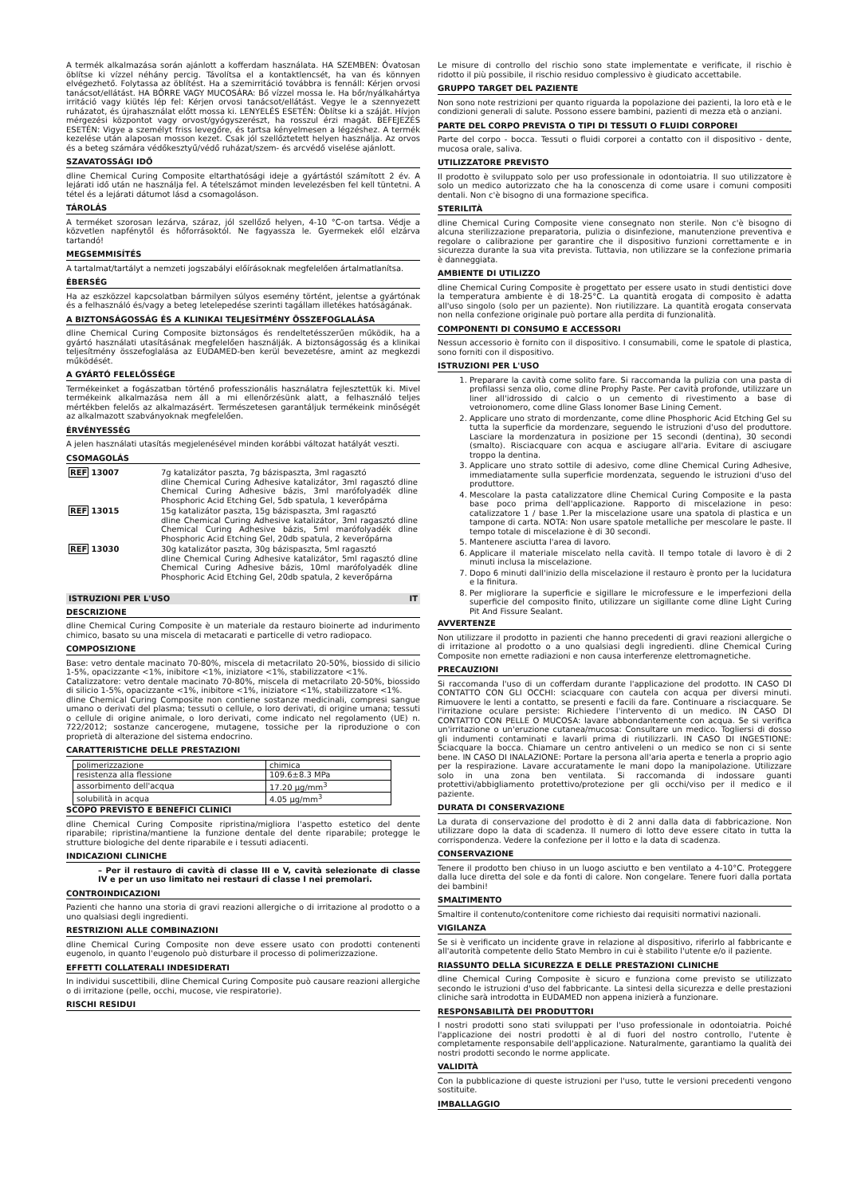A termék alkalmazása során ajánlott a kofferdam használata. HA SZEMBEN: Óvatosan öblítse ki vízzel néhány percig. Távolítsa el a kontaktlencsét, ha van és könnyen elvégezhető. Folytassa az öblítést. Ha a szemirritáció továbbra is fennáll: Kérjen orvosi tanácsot/ellátást. HA BŐRRE VAGY MUCOSÁRA: Bő vízzel mossa le. Ha bőr/nyálkahártya irritáció vagy kiütés lép fel: Kérjen orvosi tanácsot/ellátást. Vegye le a szennyezett ruházatot, és újrahasználat előtt mossa ki. LENYELÉS ESETÉN: Öblítse ki a száját. Hívjon mérgezési központot vagy orvost/gyógyszerészt, ha rosszul érzi magát. BEFEJEZÉS ESETÉN: Vigye a személyt friss levegőre, és tartsa kényelmesen a légzéshez. A termék kezelése után alaposan mosson kezet. Csak jól szellőztetett helyen használja. Az orvos és a beteg számára védőkesztyű/védő ruházat/szem- és arcvédő viselése ajánlott.
SZAVATOSSÁGI IDŐ
dline Chemical Curing Composite eltarthatósági ideje a gyártástól számított 2 év. A lejárati idő után ne használja fel. A tételszámot minden levelezésben fel kell tüntetni. A tétel és a lejárati dátumot lásd a csomagoláson.
TÁROLÁS
A terméket szorosan lezárva, száraz, jól szellőző helyen, 4-10 °C-on tartsa. Védje a közvetlen napfénytől és hőforrásoktól. Ne fagyassza le. Gyermekek elől elzárva tartandó!
MEGSEMMISÍTÉS
A tartalmat/tartályt a nemzeti jogszabályi előírásoknak megfelelően ártalmatlanítsa.
ÉBERSÉG
Ha az eszközzel kapcsolatban bármilyen súlyos esemény történt, jelentse a gyártónak és a felhasználó és/vagy a beteg letelepedése szerinti tagállam illetékes hatóságának.
A BIZTONSÁGOSSÁG ÉS A KLINIKAI TELJESÍTMÉNY ÖSSZEFOGLALÁSA
dline Chemical Curing Composite biztonságos és rendeltetésszerűen működik, ha a gyártó használati utasításának megfelelően használják. A biztonságosság és a klinikai teljesítmény összefoglalása az EUDAMED-ben kerül bevezetésre, amint az megkezdi működését.
A GYÁRTÓ FELELŐSSÉGE
Termékeinket a fogászatban történő professzionális használatra fejlesztettük ki. Mivel termékeink alkalmazása nem áll a mi ellenőrzésünk alatt, a felhasználó teljes mértékben felelős az alkalmazásért. Természetesen garantáljuk termékeink minőségét az alkalmazott szabványoknak megfelelően.
ÉRVÉNYESSÉG
A jelen használati utasítás megjelenésével minden korábbi változat hatályát veszti.
CSOMAGOLÁS
| REF 13007 | 7g katalizátor paszta, 7g bázispaszta, 3ml ragasztó dline Chemical Curing Adhesive katalizátor, 3ml ragasztó dline Chemical Curing Adhesive bázis, 3ml marófolyadék dline Phosphoric Acid Etching Gel, 5db spatula, 1 keverőpárna |
| REF 13015 | 15g katalizátor paszta, 15g bázispaszta, 3ml ragasztó dline Chemical Curing Adhesive katalizátor, 3ml ragasztó dline Chemical Curing Adhesive bázis, 5ml marófolyadék dline Phosphoric Acid Etching Gel, 20db spatula, 2 keverőpárna |
| REF 13030 | 30g katalizátor paszta, 30g bázispaszta, 5ml ragasztó dline Chemical Curing Adhesive katalizátor, 5ml ragasztó dline Chemical Curing Adhesive bázis, 10ml marófolyadék dline Phosphoric Acid Etching Gel, 20db spatula, 2 keverőpárna |
ISTRUZIONI PER L'USO IT
DESCRIZIONE
dline Chemical Curing Composite è un materiale da restauro bioinerte ad indurimento chimico, basato su una miscela di metacarati e particelle di vetro radiopaco.
COMPOSIZIONE
Base: vetro dentale macinato 70-80%, miscela di metacrilato 20-50%, biossido di silicio 1-5%, opacizzante <1%, inibitore <1%, iniziatore <1%, stabilizzatore <1%.
Catalizzatore: vetro dentale macinato 70-80%, miscela di metacrilato 20-50%, biossido di silicio 1-5%, opacizzante <1%, inibitore <1%, iniziatore <1%, stabilizzatore <1%.
dline Chemical Curing Composite non contiene sostanze medicinali, compresi sangue umano o derivati del plasma; tessuti o cellule, o loro derivati, di origine umana; tessuti o cellule di origine animale, o loro derivati, come indicato nel regolamento (UE) n. 722/2012; sostanze cancerogene, mutagene, tossiche per la riproduzione o con proprietà di alterazione del sistema endocrino.
CARATTERISTICHE DELLE PRESTAZIONI
| polimerizzazione | chimica |
| resistenza alla flessione | 109.6±8.3 MPa |
| assorbimento dell'acqua | 17.20 µg/mm<sup>3</sup> |
| solubilità in acqua | 4.05 µg/mm<sup>3</sup> |
SCOPO PREVISTO E BENEFICI CLINICI
dline Chemical Curing Composite ripristina/migliora l'aspetto estetico del dente riparabile; ripristina/mantiene la funzione dentale del dente riparabile; protegge le strutture biologiche del dente riparabile e i tessuti adiacenti.
INDICAZIONI CLINICHE
– Per il restauro di cavità di classe III e V, cavità selezionate di classe IV e per un uso limitato nei restauri di classe I nei premolari.
CONTROINDICAZIONI
Pazienti che hanno una storia di gravi reazioni allergiche o di irritazione al prodotto o a uno qualsiasi degli ingredienti.
RESTRIZIONI ALLE COMBINAZIONI
dline Chemical Curing Composite non deve essere usato con prodotti contenenti eugenolo, in quanto l'eugenolo può disturbare il processo di polimerizzazione.
EFFETTI COLLATERALI INDESIDERATI
In individui suscettibili, dline Chemical Curing Composite può causare reazioni allergiche o di irritazione (pelle, occhi, mucose, vie respiratorie).
RISCHI RESIDUI
Le misure di controllo del rischio sono state implementate e verificate, il rischio è ridotto il più possibile, il rischio residuo complessivo è giudicato accettabile.
GRUPPO TARGET DEL PAZIENTE
Non sono note restrizioni per quanto riguarda la popolazione dei pazienti, la loro età e le condizioni generali di salute. Possono essere bambini, pazienti di mezza età o anziani.
PARTE DEL CORPO PREVISTA O TIPI DI TESSUTI O FLUIDI CORPOREI
Parte del corpo - bocca. Tessuti o fluidi corporei a contatto con il dispositivo - dente, mucosa orale, saliva.
UTILIZZATORE PREVISTO
Il prodotto è sviluppato solo per uso professionale in odontoiatria. Il suo utilizzatore è solo un medico autorizzato che ha la conoscenza di come usare i comuni compositi dentali. Non c'è bisogno di una formazione specifica.
STERILITÀ
dline Chemical Curing Composite viene consegnato non sterile. Non c'è bisogno di alcuna sterilizzazione preparatoria, pulizia o disinfezione, manutenzione preventiva e regolare o calibrazione per garantire che il dispositivo funzioni correttamente e in sicurezza durante la sua vita prevista. Tuttavia, non utilizzare se la confezione primaria è danneggiata.
AMBIENTE DI UTILIZZO
dline Chemical Curing Composite è progettato per essere usato in studi dentistici dove la temperatura ambiente è di 18-25°C. La quantità erogata di composito è adatta all'uso singolo (solo per un paziente). Non riutilizzare. La quantità erogata conservata non nella confezione originale può portare alla perdita di funzionalità.
COMPONENTI DI CONSUMO E ACCESSORI
Nessun accessorio è fornito con il dispositivo. I consumabili, come le spatole di plastica, sono forniti con il dispositivo.
ISTRUZIONI PER L'USO
1. Preparare la cavità come solito fare. Si raccomanda la pulizia con una pasta di profilassi senza olio, come dline Prophy Paste. Per cavità profonde, utilizzare un liner all'idrossido di calcio o un cemento di rivestimento a base di vetroionomero, come dline Glass Ionomer Base Lining Cement.
2. Applicare uno strato di mordenzante, come dline Phosphoric Acid Etching Gel su tutta la superficie da mordenzare, seguendo le istruzioni d'uso del produttore. Lasciare la mordenzatura in posizione per 15 secondi (dentina), 30 secondi (smalto). Risciacquare con acqua e asciugare all'aria. Evitare di asciugare troppo la dentina.
3. Applicare uno strato sottile di adesivo, come dline Chemical Curing Adhesive, immediatamente sulla superficie mordenzata, seguendo le istruzioni d'uso del produttore.
4. Mescolare la pasta catalizzatore dline Chemical Curing Composite e la pasta base poco prima dell'applicazione. Rapporto di miscelazione in peso: catalizzatore 1 / base 1.Per la miscelazione usare una spatola di plastica e un tampone di carta. NOTA: Non usare spatole metalliche per mescolare le paste. Il tempo totale di miscelazione è di 30 secondi.
5. Mantenere asciutta l'area di lavoro.
6. Applicare il materiale miscelato nella cavità. Il tempo totale di lavoro è di 2 minuti inclusa la miscelazione.
7. Dopo 6 minuti dall'inizio della miscelazione il restauro è pronto per la lucidatura e la finitura.
8. Per migliorare la superficie e sigillare le microfessure e le imperfezioni della superficie del composito finito, utilizzare un sigillante come dline Light Curing Pit And Fissure Sealant.
AVVERTENZE
Non utilizzare il prodotto in pazienti che hanno precedenti di gravi reazioni allergiche o di irritazione al prodotto o a uno qualsiasi degli ingredienti. dline Chemical Curing Composite non emette radiazioni e non causa interferenze elettromagnetiche.
PRECAUZIONI
Si raccomanda l'uso di un cofferdam durante l'applicazione del prodotto. IN CASO DI CONTATTO CON GLI OCCHI: sciacquare con cautela con acqua per diversi minuti. Rimuovere le lenti a contatto, se presenti e facili da fare. Continuare a risciacquare. Se l'irritazione oculare persiste: Richiedere l'intervento di un medico. IN CASO DI CONTATTO CON PELLE O MUCOSA: lavare abbondantemente con acqua. Se si verifica un'irritazione o un'eruzione cutanea/mucosa: Consultare un medico. Togliersi di dosso gli indumenti contaminati e lavarli prima di riutilizzarli. IN CASO DI INGESTIONE: Sciacquare la bocca. Chiamare un centro antiveleni o un medico se non ci si sente bene. IN CASO DI INALAZIONE: Portare la persona all'aria aperta e tenerla a proprio agio per la respirazione. Lavare accuratamente le mani dopo la manipolazione. Utilizzare solo in una zona ben ventilata. Si raccomanda di indossare guanti protettivi/abbigliamento protettivo/protezione per gli occhi/viso per il medico e il paziente.
DURATA DI CONSERVAZIONE
La durata di conservazione del prodotto è di 2 anni dalla data di fabbricazione. Non utilizzare dopo la data di scadenza. Il numero di lotto deve essere citato in tutta la corrispondenza. Vedere la confezione per il lotto e la data di scadenza.
CONSERVAZIONE
Tenere il prodotto ben chiuso in un luogo asciutto e ben ventilato a 4-10°C. Proteggere dalla luce diretta del sole e da fonti di calore. Non congelare. Tenere fuori dalla portata dei bambini!
SMALTIMENTO
Smaltire il contenuto/contenitore come richiesto dai requisiti normativi nazionali.
VIGILANZA
Se si è verificato un incidente grave in relazione al dispositivo, riferirlo al fabbricante e all'autorità competente dello Stato Membro in cui è stabilito l'utente e/o il paziente.
RIASSUNTO DELLA SICUREZZA E DELLE PRESTAZIONI CLINICHE
dline Chemical Curing Composite è sicuro e funziona come previsto se utilizzato secondo le istruzioni d'uso del fabbricante. La sintesi della sicurezza e delle prestazioni cliniche sarà introdotta in EUDAMED non appena inizierà a funzionare.
RESPONSABILITÀ DEI PRODUTTORI
I nostri prodotti sono stati sviluppati per l'uso professionale in odontoiatria. Poiché l'applicazione dei nostri prodotti è al di fuori del nostro controllo, l'utente è completamente responsabile dell'applicazione. Naturalmente, garantiamo la qualità dei nostri prodotti secondo le norme applicate.
VALIDITÀ
Con la pubblicazione di queste istruzioni per l'uso, tutte le versioni precedenti vengono sostituite.
IMBALLAGGIO